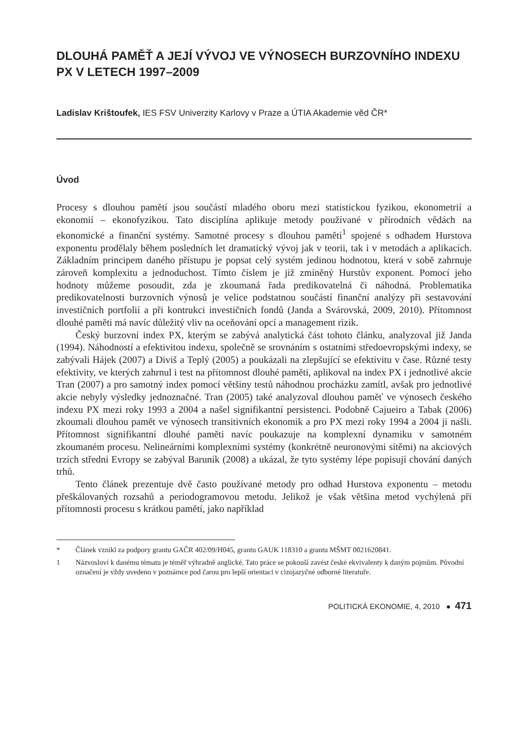DLOUHÁ PAMĚŤ A JEJÍ VÝVOJ VE VÝNOSECH BURZOVNÍHO INDEXU PX V LETECH 1997–2009
Ladislav Krištoufek, IES FSV Univerzity Karlovy v Praze a ÚTIA Akademie věd ČR*
Úvod
Procesy s dlouhou pamětí jsou součástí mladého oboru mezi statistickou fyzikou, ekonometrií a ekonomií – ekonofyzikou. Tato disciplína aplikuje metody používané v přírodních vědách na ekonomické a finanční systémy. Samotné procesy s dlouhou pamětí<sup>1</sup> spojené s odhadem Hurstova exponentu prodělaly během posledních let dramatický vývoj jak v teorii, tak i v metodách a aplikacích. Základním principem daného přístupu je popsat celý systém jedinou hodnotou, která v sobě zahrnuje zároveň komplexitu a jednoduchost. Tímto číslem je již zmíněný Hurstův exponent. Pomocí jeho hodnoty můžeme posoudit, zda je zkoumaná řada predikovatelná či náhodná. Problematika predikovatelnosti burzovních výnosů je velice podstatnou součástí finanční analýzy při sestavování investičních portfolií a při kontrukci investičních fondů (Janda a Svárovská, 2009, 2010). Přítomnost dlouhé paměti má navíc důležitý vliv na oceňování opcí a management rizik.
Český burzovní index PX, kterým se zabývá analytická část tohoto článku, analyzoval již Janda (1994). Náhodností a efektivitou indexu, společně se srovnáním s ostatními středoevropskými indexy, se zabývali Hájek (2007) a Diviš a Teplý (2005) a poukázali na zlepšující se efektivitu v čase. Různé testy efektivity, ve kterých zahrnul i test na přítomnost dlouhé paměti, aplikoval na index PX i jednotlivé akcie Tran (2007) a pro samotný index pomocí většiny testů náhodnou procházku zamítl, avšak pro jednotlivé akcie nebyly výsledky jednoznačné. Tran (2005) také analyzoval dlouhou paměť ve výnosech českého indexu PX mezi roky 1993 a 2004 a našel signifikantní persistenci. Podobně Cajueiro a Tabak (2006) zkoumali dlouhou pamět ve výnosech transitivních ekonomik a pro PX mezi roky 1994 a 2004 ji našli. Přítomnost signifikantní dlouhé paměti navíc poukazuje na komplexní dynamiku v samotném zkoumaném procesu. Nelineárními komplexními systémy (konkrétně neuronovými sítěmi) na akciových trzích střední Evropy se zabýval Baruník (2008) a ukázal, že tyto systémy lépe popisují chování daných trhů.
Tento článek prezentuje dvě často používané metody pro odhad Hurstova exponentu – metodu přeškálovaných rozsahů a periodogramovou metodu. Jelikož je však většina metod vychýlená při přítomnosti procesu s krátkou pamětí, jako například
* Článek vznikl za podpory grantu GAČR 402/09/H045, grantu GAUK 118310 a grantu MŠMT 0021620841.
1 Názvosloví k danému tématu je téměř výhradně anglické. Tato práce se pokouší zavést české ekvivalenty k daným pojmům. Původní označení je vždy uvedeno v poznámce pod čarou pro lepší orientaci v cizojazyčné odborné literatuře.
POLITICKÁ EKONOMIE, 4, 2010 ● 471